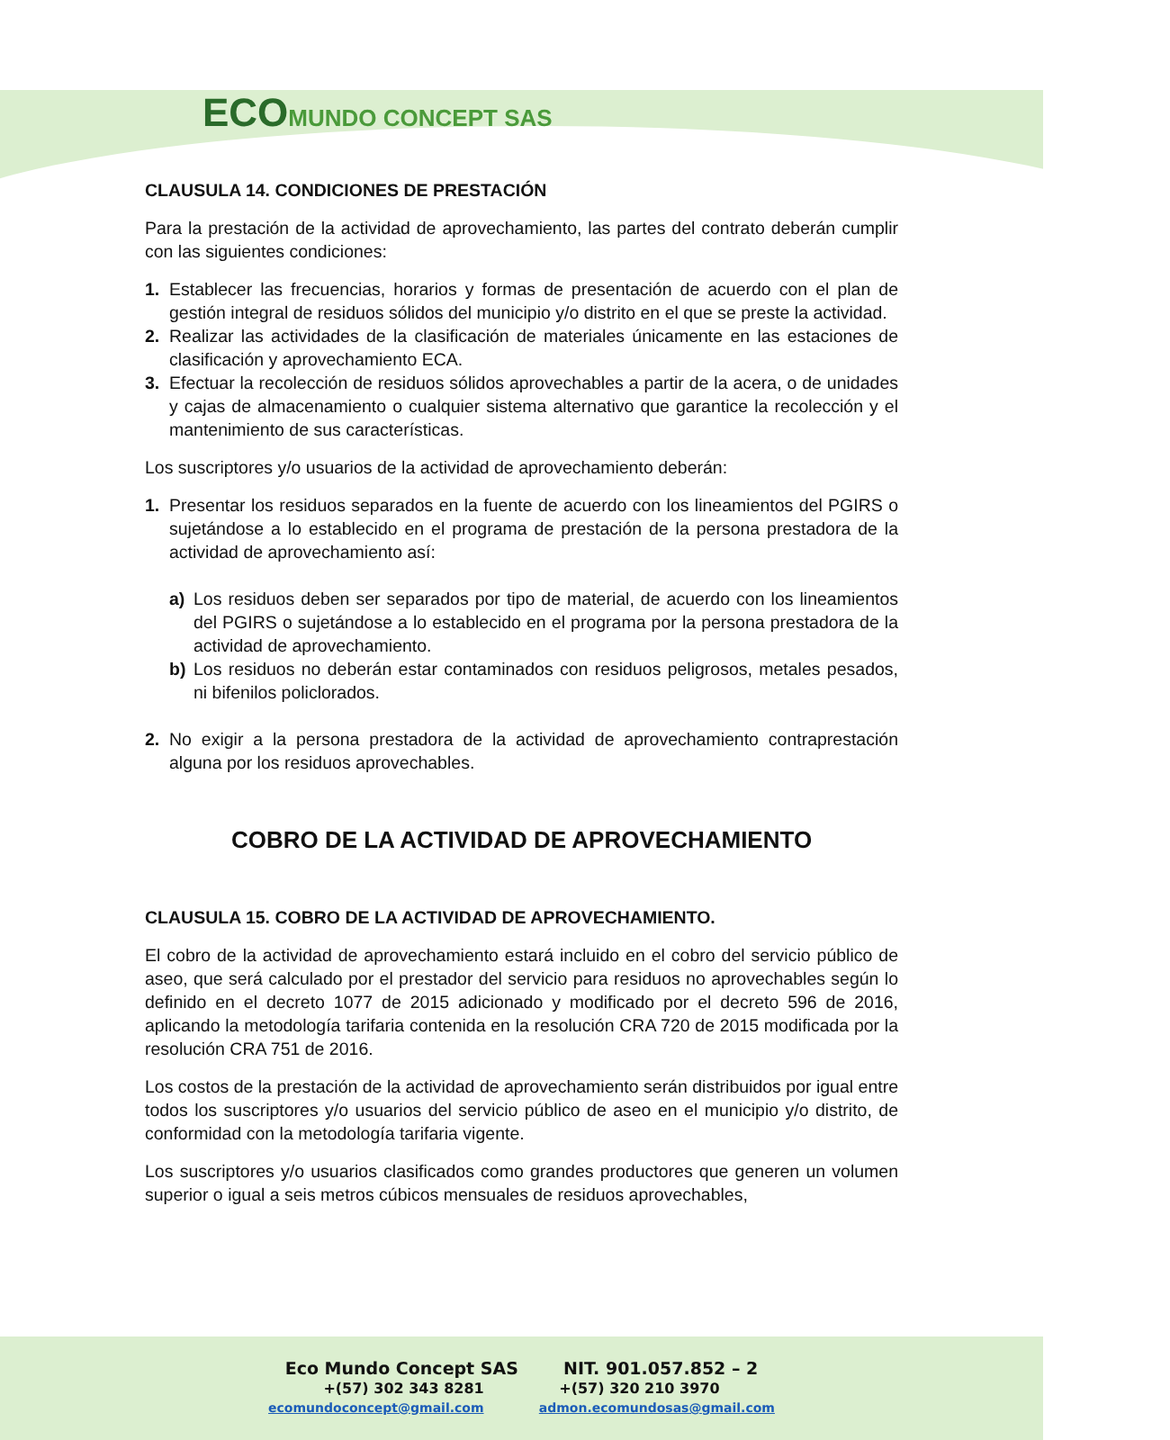ECOMUNDO CONCEPT SAS
CLAUSULA 14. CONDICIONES DE PRESTACIÓN
Para la prestación de la actividad de aprovechamiento, las partes del contrato deberán cumplir con las siguientes condiciones:
1. Establecer las frecuencias, horarios y formas de presentación de acuerdo con el plan de gestión integral de residuos sólidos del municipio y/o distrito en el que se preste la actividad.
2. Realizar las actividades de la clasificación de materiales únicamente en las estaciones de clasificación y aprovechamiento ECA.
3. Efectuar la recolección de residuos sólidos aprovechables a partir de la acera, o de unidades y cajas de almacenamiento o cualquier sistema alternativo que garantice la recolección y el mantenimiento de sus características.
Los suscriptores y/o usuarios de la actividad de aprovechamiento deberán:
1. Presentar los residuos separados en la fuente de acuerdo con los lineamientos del PGIRS o sujetándose a lo establecido en el programa de prestación de la persona prestadora de la actividad de aprovechamiento así:
a) Los residuos deben ser separados por tipo de material, de acuerdo con los lineamientos del PGIRS o sujetándose a lo establecido en el programa por la persona prestadora de la actividad de aprovechamiento.
b) Los residuos no deberán estar contaminados con residuos peligrosos, metales pesados, ni bifenilos policlorados.
2. No exigir a la persona prestadora de la actividad de aprovechamiento contraprestación alguna por los residuos aprovechables.
COBRO DE LA ACTIVIDAD DE APROVECHAMIENTO
CLAUSULA 15. COBRO DE LA ACTIVIDAD DE APROVECHAMIENTO.
El cobro de la actividad de aprovechamiento estará incluido en el cobro del servicio público de aseo, que será calculado por el prestador del servicio para residuos no aprovechables según lo definido en el decreto 1077 de 2015 adicionado y modificado por el decreto 596 de 2016, aplicando la metodología tarifaria contenida en la resolución CRA 720 de 2015 modificada por la resolución CRA 751 de 2016.
Los costos de la prestación de la actividad de aprovechamiento serán distribuidos por igual entre todos los suscriptores y/o usuarios del servicio público de aseo en el municipio y/o distrito, de conformidad con la metodología tarifaria vigente.
Los suscriptores y/o usuarios clasificados como grandes productores que generen un volumen superior o igual a seis metros cúbicos mensuales de residuos aprovechables,
Eco Mundo Concept SAS NIT. 901.057.852 – 2
+(57) 302 343 8281 +(57) 320 210 3970
ecomundoconcept@gmail.com admon.ecomundosas@gmail.com